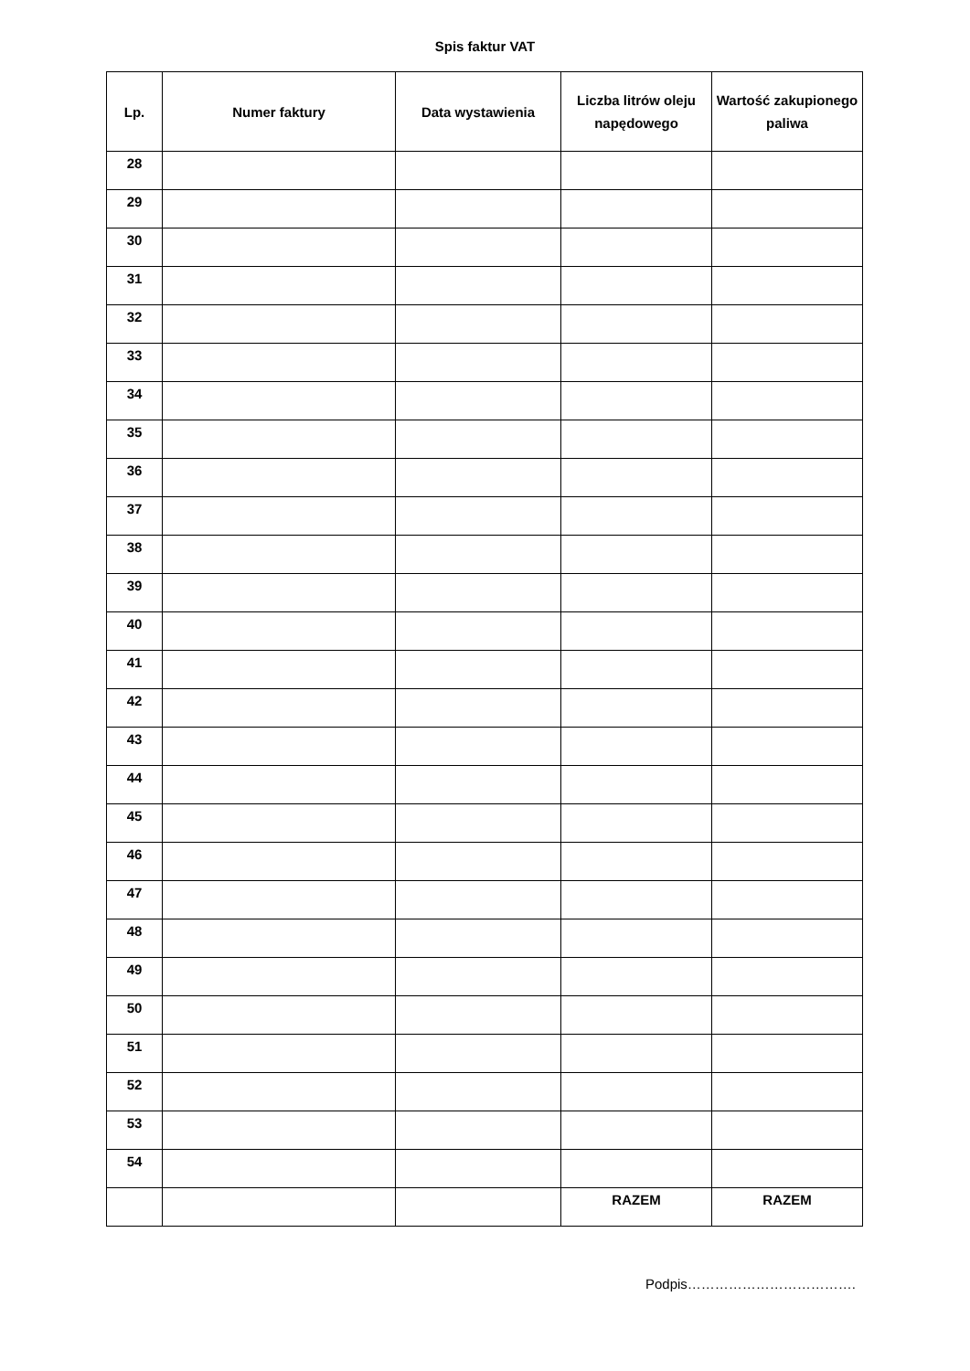Spis faktur VAT
| Lp. | Numer faktury | Data wystawienia | Liczba litrów oleju napędowego | Wartość zakupionego paliwa |
| --- | --- | --- | --- | --- |
| 28 | | | | |
| 29 | | | | |
| 30 | | | | |
| 31 | | | | |
| 32 | | | | |
| 33 | | | | |
| 34 | | | | |
| 35 | | | | |
| 36 | | | | |
| 37 | | | | |
| 38 | | | | |
| 39 | | | | |
| 40 | | | | |
| 41 | | | | |
| 42 | | | | |
| 43 | | | | |
| 44 | | | | |
| 45 | | | | |
| 46 | | | | |
| 47 | | | | |
| 48 | | | | |
| 49 | | | | |
| 50 | | | | |
| 51 | | | | |
| 52 | | | | |
| 53 | | | | |
| 54 | | | | |
| | | | RAZEM | RAZEM |
Podpis……………………………….